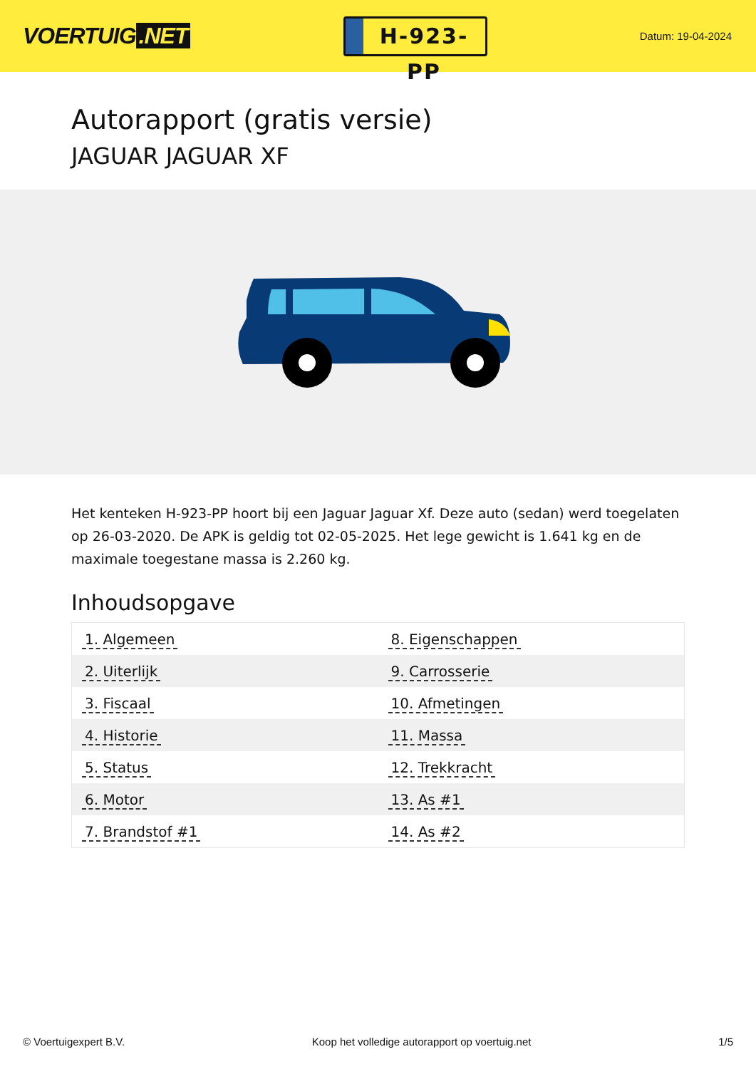VOERTUIG.NET
H-923-PP
Datum: 19-04-2024
Autorapport (gratis versie)
JAGUAR JAGUAR XF
Het kenteken H-923-PP hoort bij een Jaguar Jaguar Xf. Deze auto (sedan) werd toegelaten op 26-03-2020. De APK is geldig tot 02-05-2025. Het lege gewicht is 1.641 kg en de maximale toegestane massa is 2.260 kg.
Inhoudsopgave
| 1. Algemeen | 8. Eigenschappen |
| 2. Uiterlijk | 9. Carrosserie |
| 3. Fiscaal | 10. Afmetingen |
| 4. Historie | 11. Massa |
| 5. Status | 12. Trekkracht |
| 6. Motor | 13. As #1 |
| 7. Brandstof #1 | 14. As #2 |
© Voertuigexpert B.V. Koop het volledige autorapport op voertuig.net 1/5